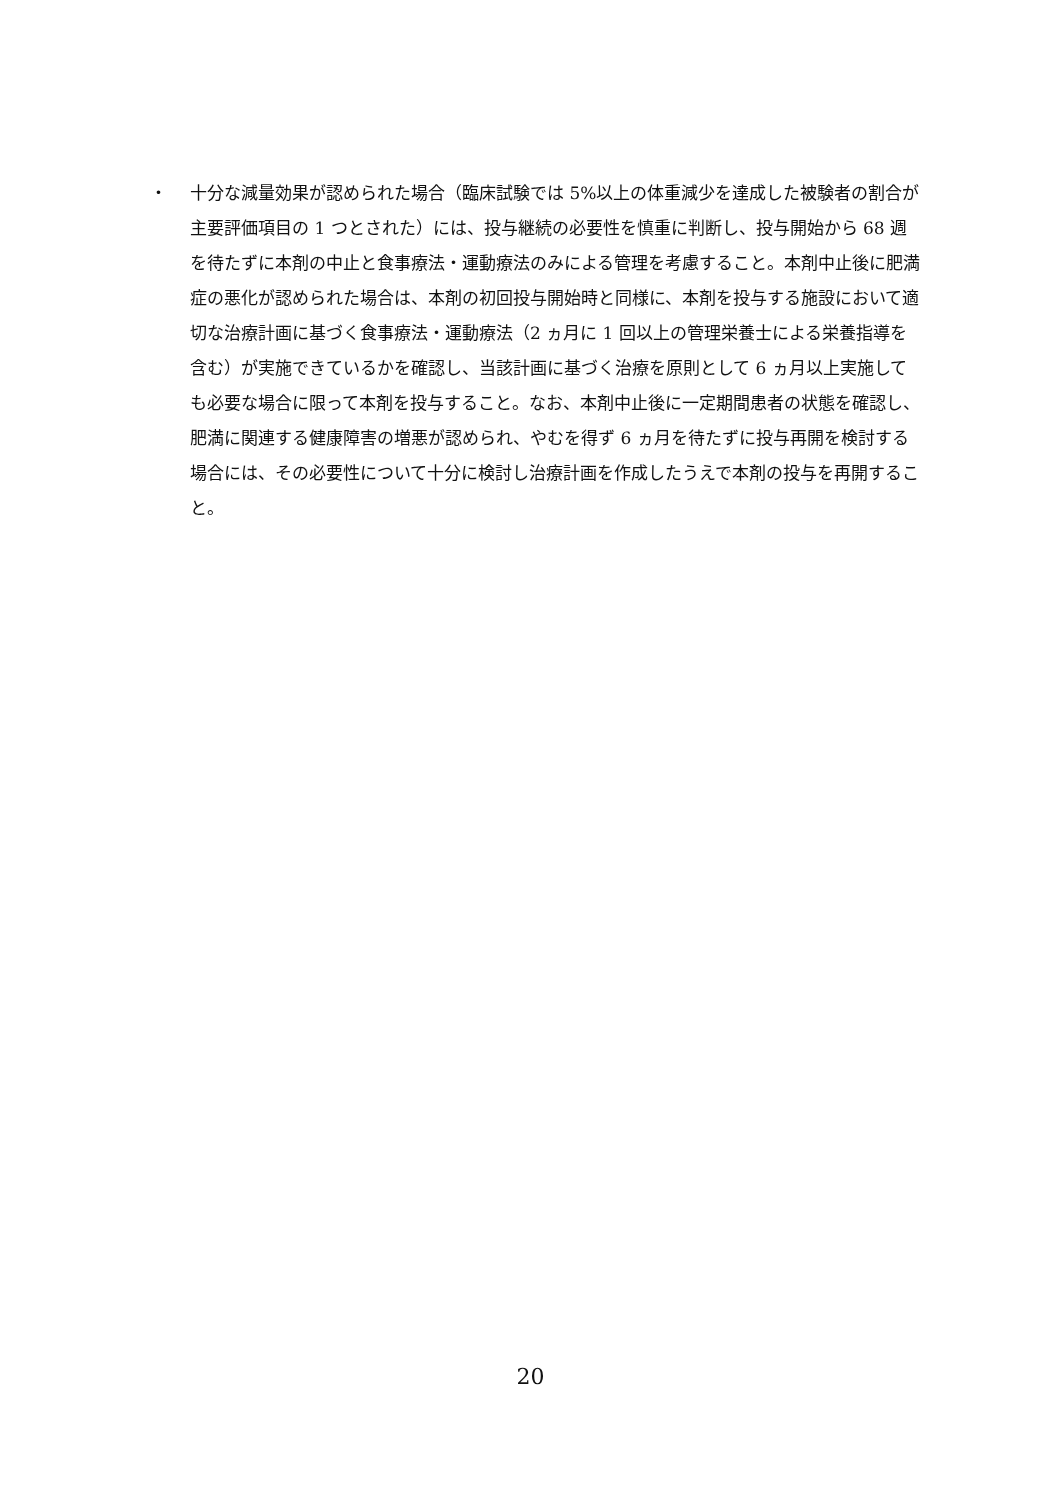・ 十分な減量効果が認められた場合（臨床試験では 5%以上の体重減少を達成した被験者の割合が主要評価項目の 1 つとされた）には、投与継続の必要性を慎重に判断し、投与開始から 68 週を待たずに本剤の中止と食事療法・運動療法のみによる管理を考慮すること。本剤中止後に肥満症の悪化が認められた場合は、本剤の初回投与開始時と同様に、本剤を投与する施設において適切な治療計画に基づく食事療法・運動療法（2 ヵ月に 1 回以上の管理栄養士による栄養指導を含む）が実施できているかを確認し、当該計画に基づく治療を原則として 6 ヵ月以上実施しても必要な場合に限って本剤を投与すること。なお、本剤中止後に一定期間患者の状態を確認し、肥満に関連する健康障害の増悪が認められ、やむを得ず 6 ヵ月を待たずに投与再開を検討する場合には、その必要性について十分に検討し治療計画を作成したうえで本剤の投与を再開すること。
20